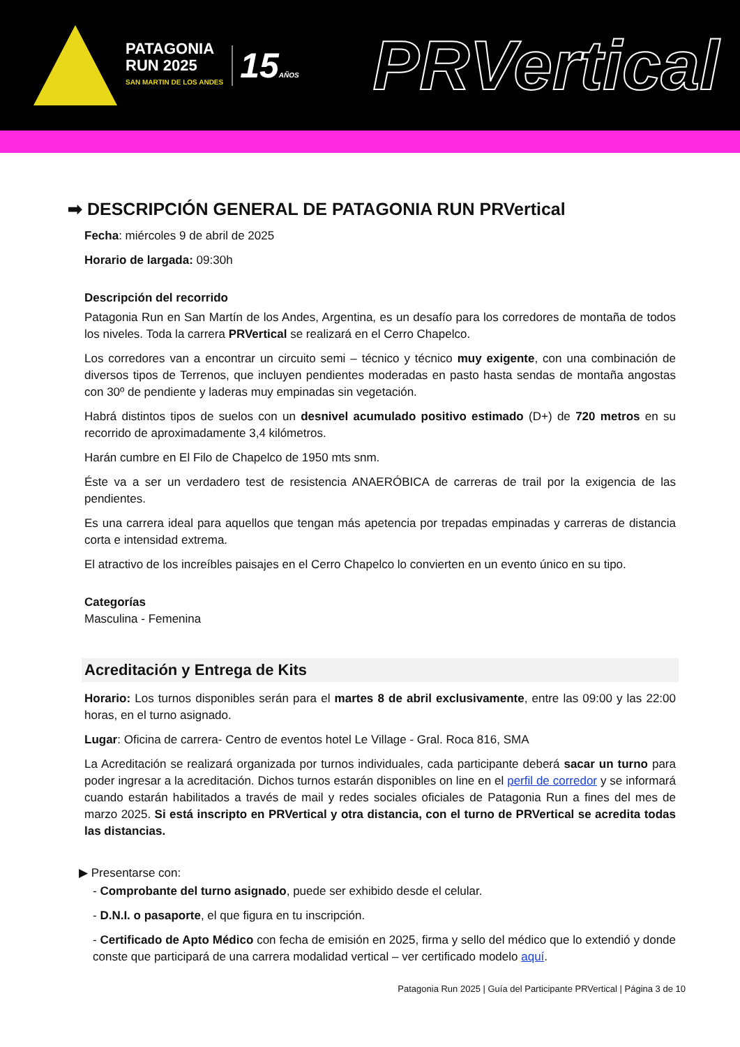PATAGONIA
RUN 2025
SAN MARTIN DE LOS ANDES
15AÑOS
PRVertical
➡ DESCRIPCIÓN GENERAL DE PATAGONIA RUN PRVertical
Fecha: miércoles 9 de abril de 2025
Horario de largada: 09:30h
Descripción del recorrido
Patagonia Run en San Martín de los Andes, Argentina, es un desafío para los corredores de montaña de todos los niveles. Toda la carrera PRVertical se realizará en el Cerro Chapelco.
Los corredores van a encontrar un circuito semi – técnico y técnico muy exigente, con una combinación de diversos tipos de Terrenos, que incluyen pendientes moderadas en pasto hasta sendas de montaña angostas con 30º de pendiente y laderas muy empinadas sin vegetación.
Habrá distintos tipos de suelos con un desnivel acumulado positivo estimado (D+) de 720 metros en su recorrido de aproximadamente 3,4 kilómetros.
Harán cumbre en El Filo de Chapelco de 1950 mts snm.
Éste va a ser un verdadero test de resistencia ANAERÓBICA de carreras de trail por la exigencia de las pendientes.
Es una carrera ideal para aquellos que tengan más apetencia por trepadas empinadas y carreras de distancia corta e intensidad extrema.
El atractivo de los increíbles paisajes en el Cerro Chapelco lo convierten en un evento único en su tipo.
Categorías
Masculina - Femenina
Acreditación y Entrega de Kits
Horario: Los turnos disponibles serán para el martes 8 de abril exclusivamente, entre las 09:00 y las 22:00 horas, en el turno asignado.
Lugar: Oficina de carrera- Centro de eventos hotel Le Village - Gral. Roca 816, SMA
La Acreditación se realizará organizada por turnos individuales, cada participante deberá sacar un turno para poder ingresar a la acreditación. Dichos turnos estarán disponibles on line en el perfil de corredor y se informará cuando estarán habilitados a través de mail y redes sociales oficiales de Patagonia Run a fines del mes de marzo 2025. Si está inscripto en PRVertical y otra distancia, con el turno de PRVertical se acredita todas las distancias.
▶ Presentarse con:
- Comprobante del turno asignado, puede ser exhibido desde el celular.
- D.N.I. o pasaporte, el que figura en tu inscripción.
- Certificado de Apto Médico con fecha de emisión en 2025, firma y sello del médico que lo extendió y donde conste que participará de una carrera modalidad vertical – ver certificado modelo aquí.
Patagonia Run 2025 | Guía del Participante PRVertical | Página 3 de 10